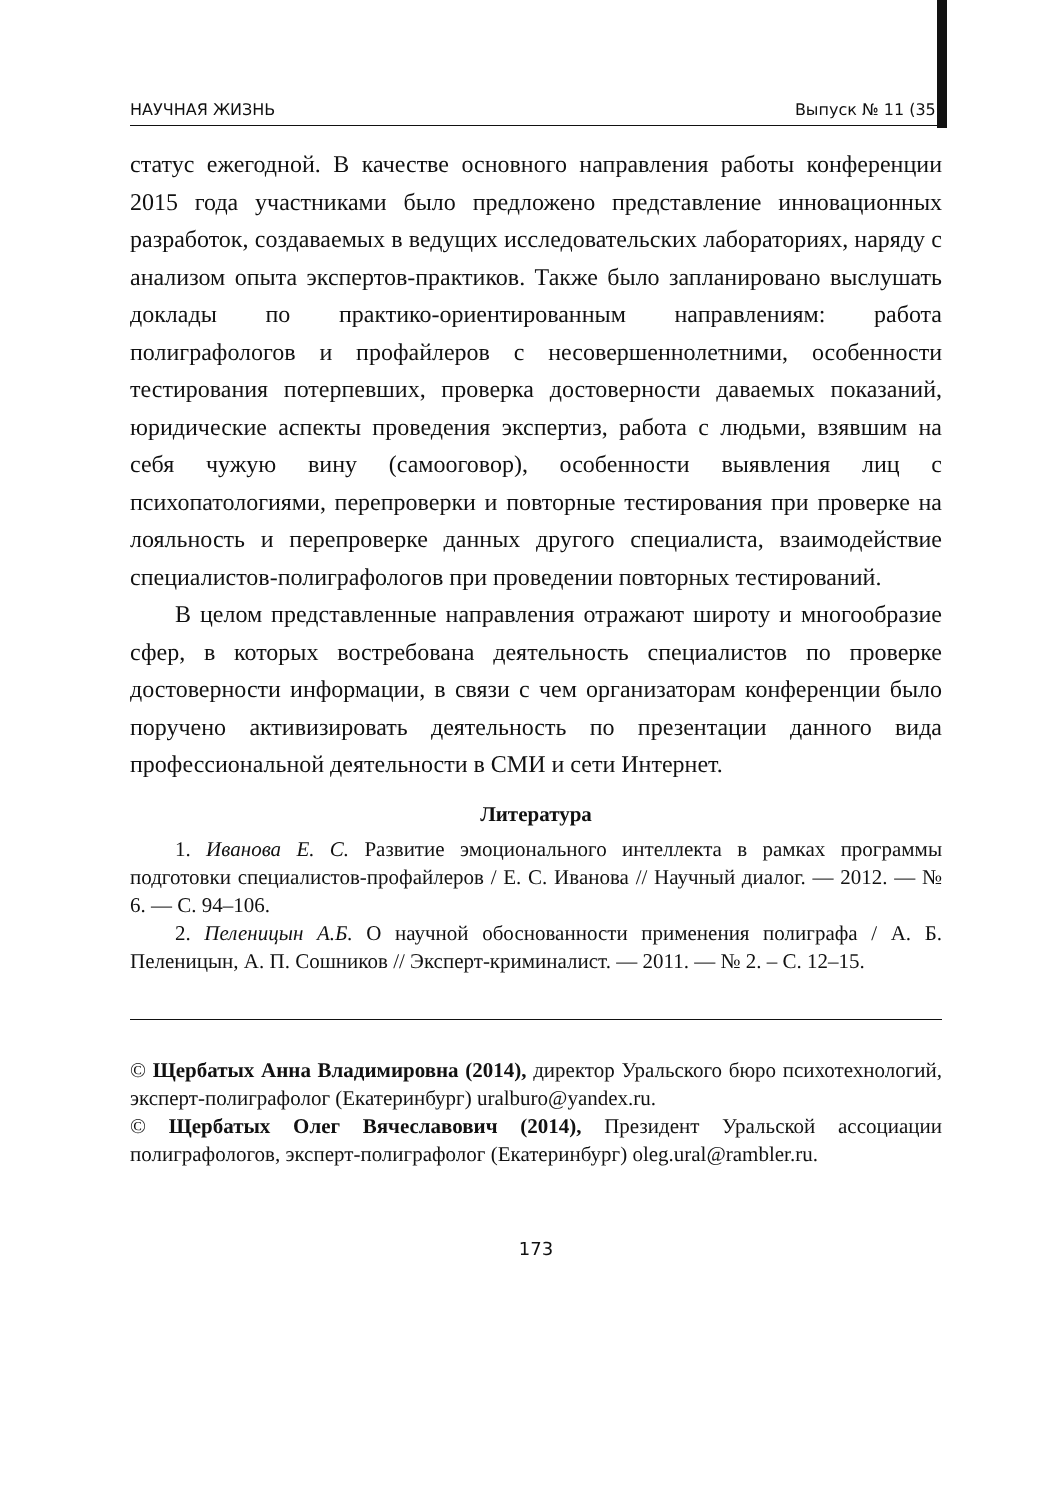НАУЧНАЯ ЖИЗНЬ Выпуск № 11 (35)
статус ежегодной. В качестве основного направления работы конференции 2015 года участниками было предложено представление инновационных разработок, создаваемых в ведущих исследовательских лабораториях, наряду с анализом опыта экспертов-практиков. Также было запланировано выслушать доклады по практико-ориентированным направлениям: работа полиграфологов и профайлеров с несовершеннолетними, особенности тестирования потерпевших, проверка достоверности даваемых показаний, юридические аспекты проведения экспертиз, работа с людьми, взявшим на себя чужую вину (самооговор), особенности выявления лиц с психопатологиями, перепроверки и повторные тестирования при проверке на лояльность и перепроверке данных другого специалиста, взаимодействие специалистов-полиграфологов при проведении повторных тестирований.
В целом представленные направления отражают широту и многообразие сфер, в которых востребована деятельность специалистов по проверке достоверности информации, в связи с чем организаторам конференции было поручено активизировать деятельность по презентации данного вида профессиональной деятельности в СМИ и сети Интернет.
Литература
1. Иванова Е. С. Развитие эмоционального интеллекта в рамках программы подготовки специалистов-профайлеров / Е. С. Иванова // Научный диалог. — 2012. — № 6. — С. 94–106.
2. Пеленицын А.Б. О научной обоснованности применения полиграфа / А. Б. Пеленицын, А. П. Сошников // Эксперт-криминалист. — 2011. — № 2. – С. 12–15.
© Щербатых Анна Владимировна (2014), директор Уральского бюро психотехнологий, эксперт-полиграфолог (Екатеринбург) uralburo@yandex.ru.
© Щербатых Олег Вячеславович (2014), Президент Уральской ассоциации полиграфологов, эксперт-полиграфолог (Екатеринбург) oleg.ural@rambler.ru.
173